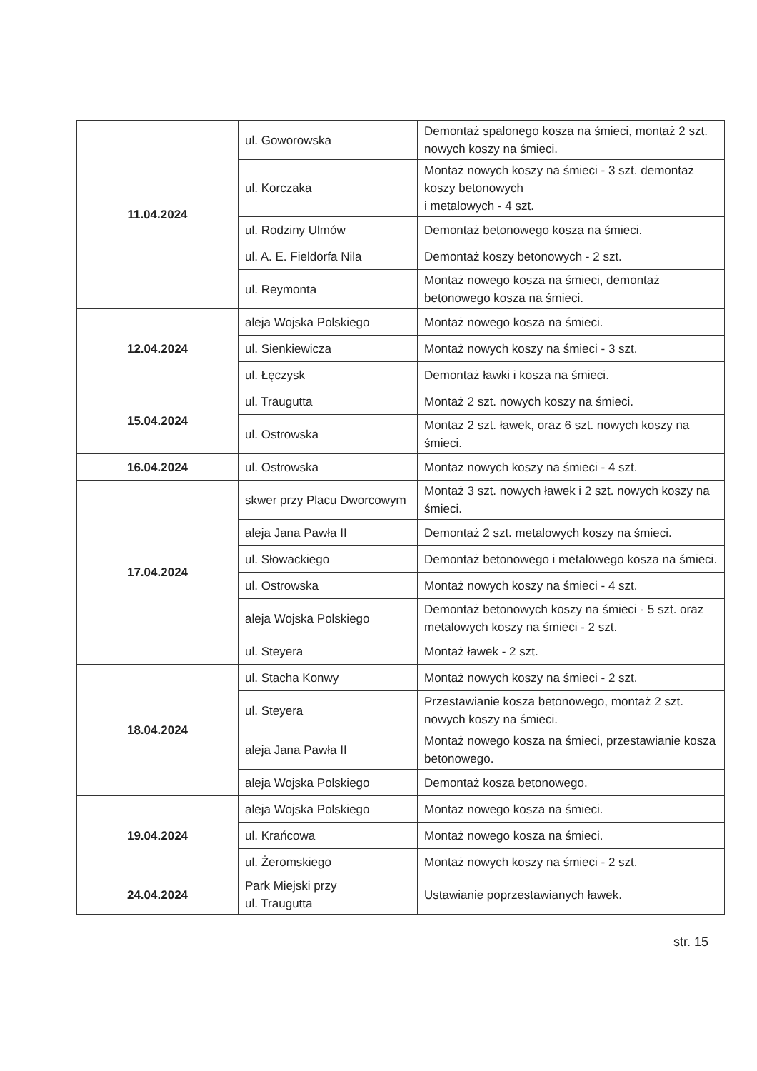| 11.04.2024 | ul. Goworowska | Demontaż spalonego kosza na śmieci, montaż 2 szt. nowych koszy na śmieci. |
| | ul. Korczaka | Montaż nowych koszy na śmieci - 3 szt. demontaż koszy betonowych i metalowych - 4 szt. |
| | ul. Rodziny Ulmów | Demontaż betonowego kosza na śmieci. |
| | ul. A. E. Fieldorfa Nila | Demontaż koszy betonowych - 2 szt. |
| | ul. Reymonta | Montaż nowego kosza na śmieci, demontaż betonowego kosza na śmieci. |
| 12.04.2024 | aleja Wojska Polskiego | Montaż nowego kosza na śmieci. |
| | ul. Sienkiewicza | Montaż nowych koszy na śmieci - 3 szt. |
| | ul. Łęczysk | Demontaż ławki i kosza na śmieci. |
| 15.04.2024 | ul. Traugutta | Montaż 2 szt. nowych koszy na śmieci. |
| | ul. Ostrowska | Montaż 2 szt. ławek, oraz 6 szt. nowych koszy na śmieci. |
| 16.04.2024 | ul. Ostrowska | Montaż nowych koszy na śmieci - 4 szt. |
| 17.04.2024 | skwer przy Placu Dworcowym | Montaż 3 szt. nowych ławek i 2 szt. nowych koszy na śmieci. |
| | aleja Jana Pawła II | Demontaż 2 szt. metalowych koszy na śmieci. |
| | ul. Słowackiego | Demontaż betonowego i metalowego kosza na śmieci. |
| | ul. Ostrowska | Montaż nowych koszy na śmieci - 4 szt. |
| | aleja Wojska Polskiego | Demontaż betonowych koszy na śmieci - 5 szt. oraz metalowych koszy na śmieci - 2 szt. |
| | ul. Steyera | Montaż ławek - 2 szt. |
| 18.04.2024 | ul. Stacha Konwy | Montaż nowych koszy na śmieci - 2 szt. |
| | ul. Steyera | Przestawianie kosza betonowego, montaż 2 szt. nowych koszy na śmieci. |
| | aleja Jana Pawła II | Montaż nowego kosza na śmieci, przestawianie kosza betonowego. |
| | aleja Wojska Polskiego | Demontaż kosza betonowego. |
| 19.04.2024 | aleja Wojska Polskiego | Montaż nowego kosza na śmieci. |
| | ul. Krańcowa | Montaż nowego kosza na śmieci. |
| | ul. Żeromskiego | Montaż nowych koszy na śmieci - 2 szt. |
| 24.04.2024 | Park Miejski przy ul. Traugutta | Ustawianie poprzestawianych ławek. |
str. 15